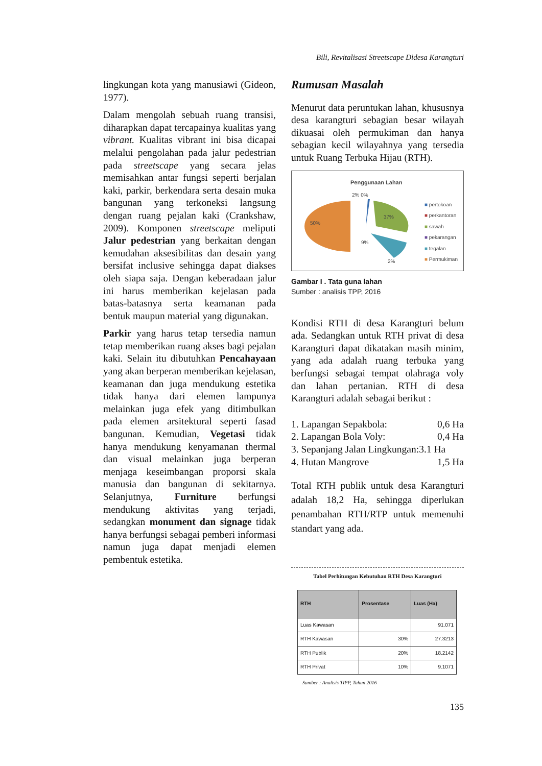Bili, Revitalisasi Streetscape Didesa Karangturi
lingkungan kota yang manusiawi (Gideon, 1977).
Dalam mengolah sebuah ruang transisi, diharapkan dapat tercapainya kualitas yang vibrant. Kualitas vibrant ini bisa dicapai melalui pengolahan pada jalur pedestrian pada streetscape yang secara jelas memisahkan antar fungsi seperti berjalan kaki, parkir, berkendara serta desain muka bangunan yang terkoneksi langsung dengan ruang pejalan kaki (Crankshaw, 2009). Komponen streetscape meliputi Jalur pedestrian yang berkaitan dengan kemudahan aksesibilitas dan desain yang bersifat inclusive sehingga dapat diakses oleh siapa saja. Dengan keberadaan jalur ini harus memberikan kejelasan pada batas-batasnya serta keamanan pada bentuk maupun material yang digunakan.
Parkir yang harus tetap tersedia namun tetap memberikan ruang akses bagi pejalan kaki. Selain itu dibutuhkan Pencahayaan yang akan berperan memberikan kejelasan, keamanan dan juga mendukung estetika tidak hanya dari elemen lampunya melainkan juga efek yang ditimbulkan pada elemen arsitektural seperti fasad bangunan. Kemudian, Vegetasi tidak hanya mendukung kenyamanan thermal dan visual melainkan juga berperan menjaga keseimbangan proporsi skala manusia dan bangunan di sekitarnya. Selanjutnya, Furniture berfungsi mendukung aktivitas yang terjadi, sedangkan monument dan signage tidak hanya berfungsi sebagai pemberi informasi namun juga dapat menjadi elemen pembentuk estetika.
Rumusan Masalah
Menurut data peruntukan lahan, khususnya desa karangturi sebagian besar wilayah dikuasai oleh permukiman dan hanya sebagian kecil wilayahnya yang tersedia untuk Ruang Terbuka Hijau (RTH).
Penggunaan Lahan
2% 0%
50%
37%
9%
2%
■ pertokoan
■ perkantoran
■ sawah
■ pekarangan
■ tegalan
■ Permukiman
Gambar I . Tata guna lahan
Sumber : analisis TPP, 2016
Kondisi RTH di desa Karangturi belum ada. Sedangkan untuk RTH privat di desa Karangturi dapat dikatakan masih minim, yang ada adalah ruang terbuka yang berfungsi sebagai tempat olahraga voly dan lahan pertanian. RTH di desa Karangturi adalah sebagai berikut :
1. Lapangan Sepakbola: 0,6 Ha
2. Lapangan Bola Voly: 0,4 Ha
3. Sepanjang Jalan Lingkungan:3.1 Ha
4. Hutan Mangrove 1,5 Ha
Total RTH publik untuk desa Karangturi adalah 18,2 Ha, sehingga diperlukan penambahan RTH/RTP untuk memenuhi standart yang ada.
Tabel Perhitungan Kebutuhan RTH Desa Karangturi
| RTH | Prosentase | Luas (Ha) |
| --- | --- | --- |
| Luas Kawasan | | 91.071 |
| RTH Kawasan | 30% | 27.3213 |
| RTH Publik | 20% | 18.2142 |
| RTH Privat | 10% | 9.1071 |
Sumber : Analisis TIPP, Tahun 2016
135